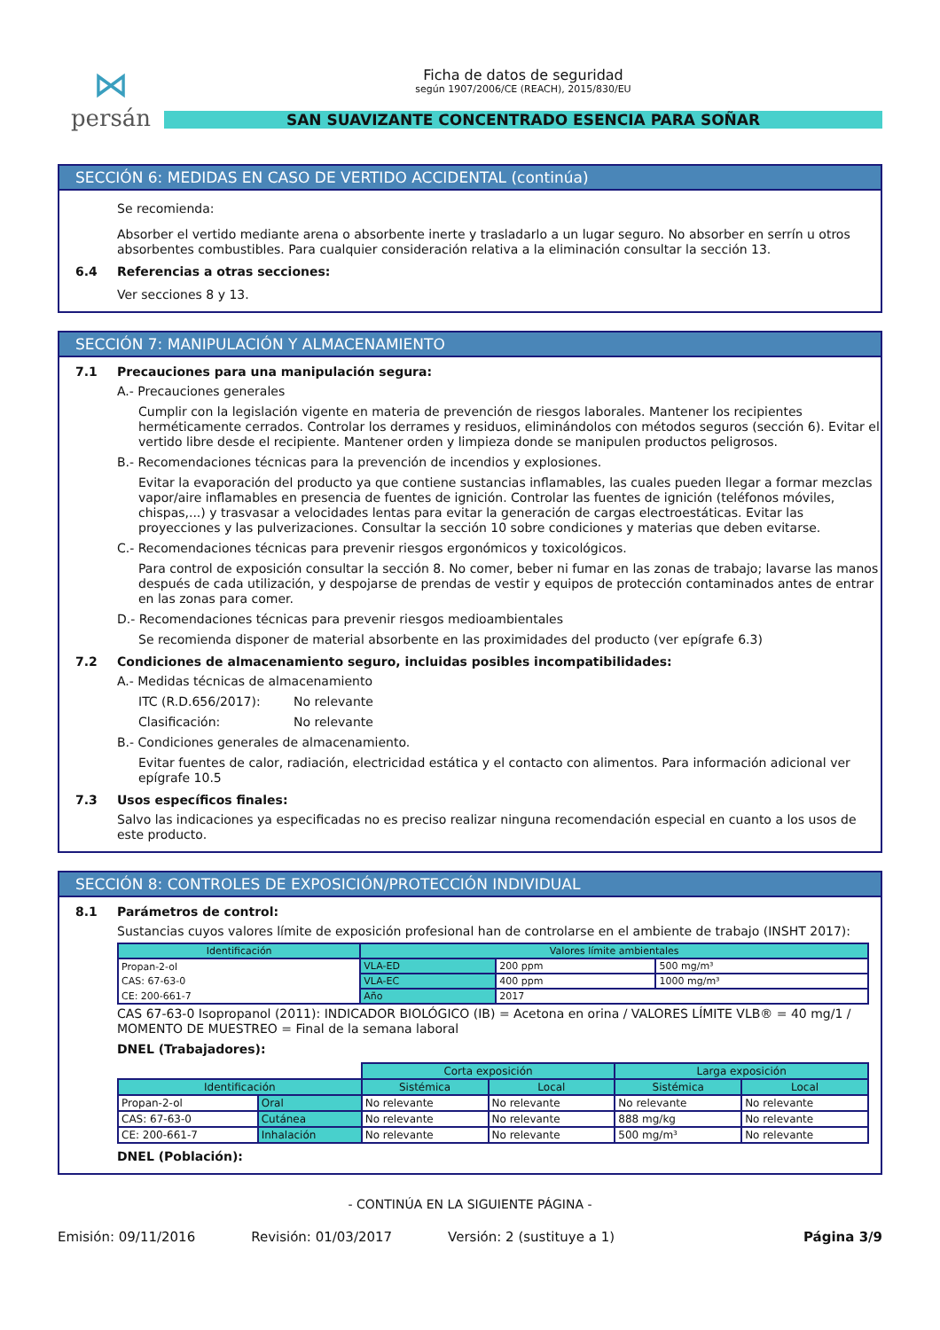⋈
persán
Ficha de datos de seguridad
según 1907/2006/CE (REACH), 2015/830/EU
SAN SUAVIZANTE CONCENTRADO ESENCIA PARA SOÑAR
SECCIÓN 6: MEDIDAS EN CASO DE VERTIDO ACCIDENTAL (continúa)
Se recomienda:
Absorber el vertido mediante arena o absorbente inerte y trasladarlo a un lugar seguro. No absorber en serrín u otros absorbentes combustibles. Para cualquier consideración relativa a la eliminación consultar la sección 13.
6.4 Referencias a otras secciones:
Ver secciones 8 y 13.
SECCIÓN 7: MANIPULACIÓN Y ALMACENAMIENTO
7.1 Precauciones para una manipulación segura:
A.- Precauciones generales
Cumplir con la legislación vigente en materia de prevención de riesgos laborales. Mantener los recipientes herméticamente cerrados. Controlar los derrames y residuos, eliminándolos con métodos seguros (sección 6). Evitar el vertido libre desde el recipiente. Mantener orden y limpieza donde se manipulen productos peligrosos.
B.- Recomendaciones técnicas para la prevención de incendios y explosiones.
Evitar la evaporación del producto ya que contiene sustancias inflamables, las cuales pueden llegar a formar mezclas vapor/aire inflamables en presencia de fuentes de ignición. Controlar las fuentes de ignición (teléfonos móviles, chispas,...) y trasvasar a velocidades lentas para evitar la generación de cargas electroestáticas. Evitar las proyecciones y las pulverizaciones. Consultar la sección 10 sobre condiciones y materias que deben evitarse.
C.- Recomendaciones técnicas para prevenir riesgos ergonómicos y toxicológicos.
Para control de exposición consultar la sección 8. No comer, beber ni fumar en las zonas de trabajo; lavarse las manos después de cada utilización, y despojarse de prendas de vestir y equipos de protección contaminados antes de entrar en las zonas para comer.
D.- Recomendaciones técnicas para prevenir riesgos medioambientales
Se recomienda disponer de material absorbente en las proximidades del producto (ver epígrafe 6.3)
7.2 Condiciones de almacenamiento seguro, incluidas posibles incompatibilidades:
A.- Medidas técnicas de almacenamiento
ITC (R.D.656/2017): No relevante
Clasificación: No relevante
B.- Condiciones generales de almacenamiento.
Evitar fuentes de calor, radiación, electricidad estática y el contacto con alimentos. Para información adicional ver epígrafe 10.5
7.3 Usos específicos finales:
Salvo las indicaciones ya especificadas no es preciso realizar ninguna recomendación especial en cuanto a los usos de este producto.
SECCIÓN 8: CONTROLES DE EXPOSICIÓN/PROTECCIÓN INDIVIDUAL
8.1 Parámetros de control:
Sustancias cuyos valores límite de exposición profesional han de controlarse en el ambiente de trabajo (INSHT 2017):
| Identificación | Valores límite ambientales | | |
| --- | --- | --- | --- |
| Propan-2-ol | VLA-ED | 200 ppm | 500 mg/m³ |
| CAS: 67-63-0 | VLA-EC | 400 ppm | 1000 mg/m³ |
| CE: 200-661-7 | Año | 2017 | |
CAS 67-63-0 Isopropanol (2011): INDICADOR BIOLÓGICO (IB) = Acetona en orina / VALORES LÍMITE VLB® = 40 mg/1 / MOMENTO DE MUESTREO = Final de la semana laboral
DNEL (Trabajadores):
| | | Corta exposición | | Larga exposición | |
| Identificación | | Sistémica | Local | Sistémica | Local |
| Propan-2-ol | Oral | No relevante | No relevante | No relevante | No relevante |
| CAS: 67-63-0 | Cutánea | No relevante | No relevante | 888 mg/kg | No relevante |
| CE: 200-661-7 | Inhalación | No relevante | No relevante | 500 mg/m³ | No relevante |
DNEL (Población):
- CONTINÚA EN LA SIGUIENTE PÁGINA -
Emisión: 09/11/2016 Revisión: 01/03/2017 Versión: 2 (sustituye a 1) Página 3/9